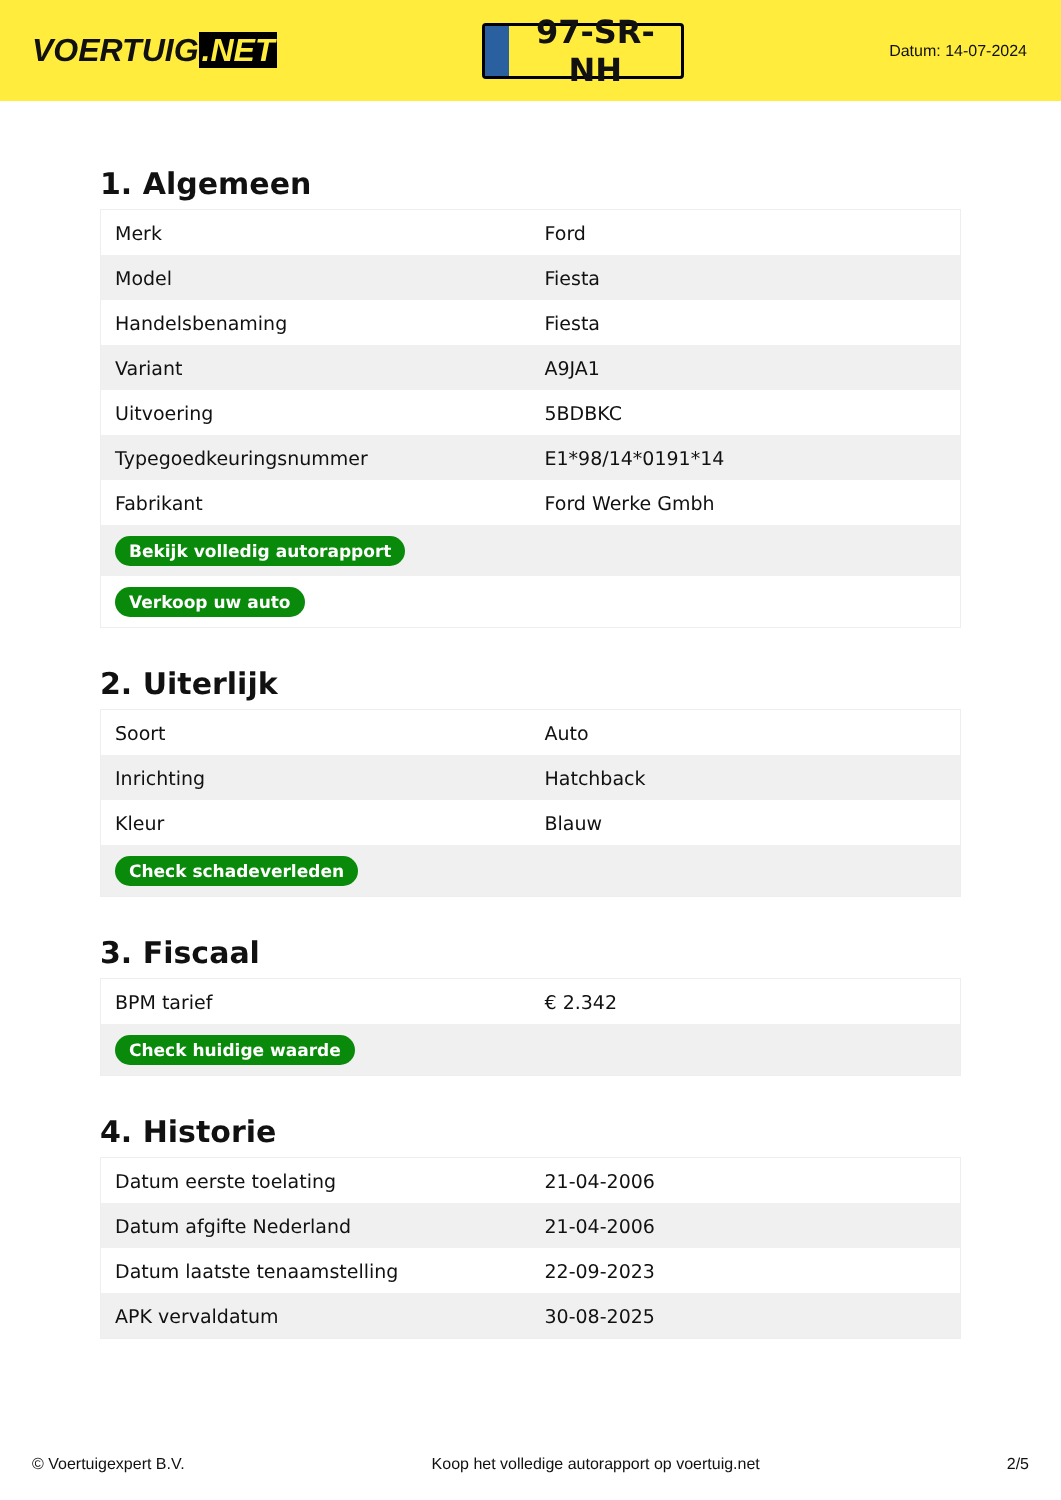VOERTUIG.NET
97-SR-NH
Datum: 14-07-2024
1. Algemeen
| Merk | Ford |
| Model | Fiesta |
| Handelsbenaming | Fiesta |
| Variant | A9JA1 |
| Uitvoering | 5BDBKC |
| Typegoedkeuringsnummer | E1*98/14*0191*14 |
| Fabrikant | Ford Werke Gmbh |
| Bekijk volledig autorapport | |
| Verkoop uw auto | |
2. Uiterlijk
| Soort | Auto |
| Inrichting | Hatchback |
| Kleur | Blauw |
| Check schadeverleden | |
3. Fiscaal
| BPM tarief | € 2.342 |
| Check huidige waarde | |
4. Historie
| Datum eerste toelating | 21-04-2006 |
| Datum afgifte Nederland | 21-04-2006 |
| Datum laatste tenaamstelling | 22-09-2023 |
| APK vervaldatum | 30-08-2025 |
© Voertuigexpert B.V. Koop het volledige autorapport op voertuig.net 2/5